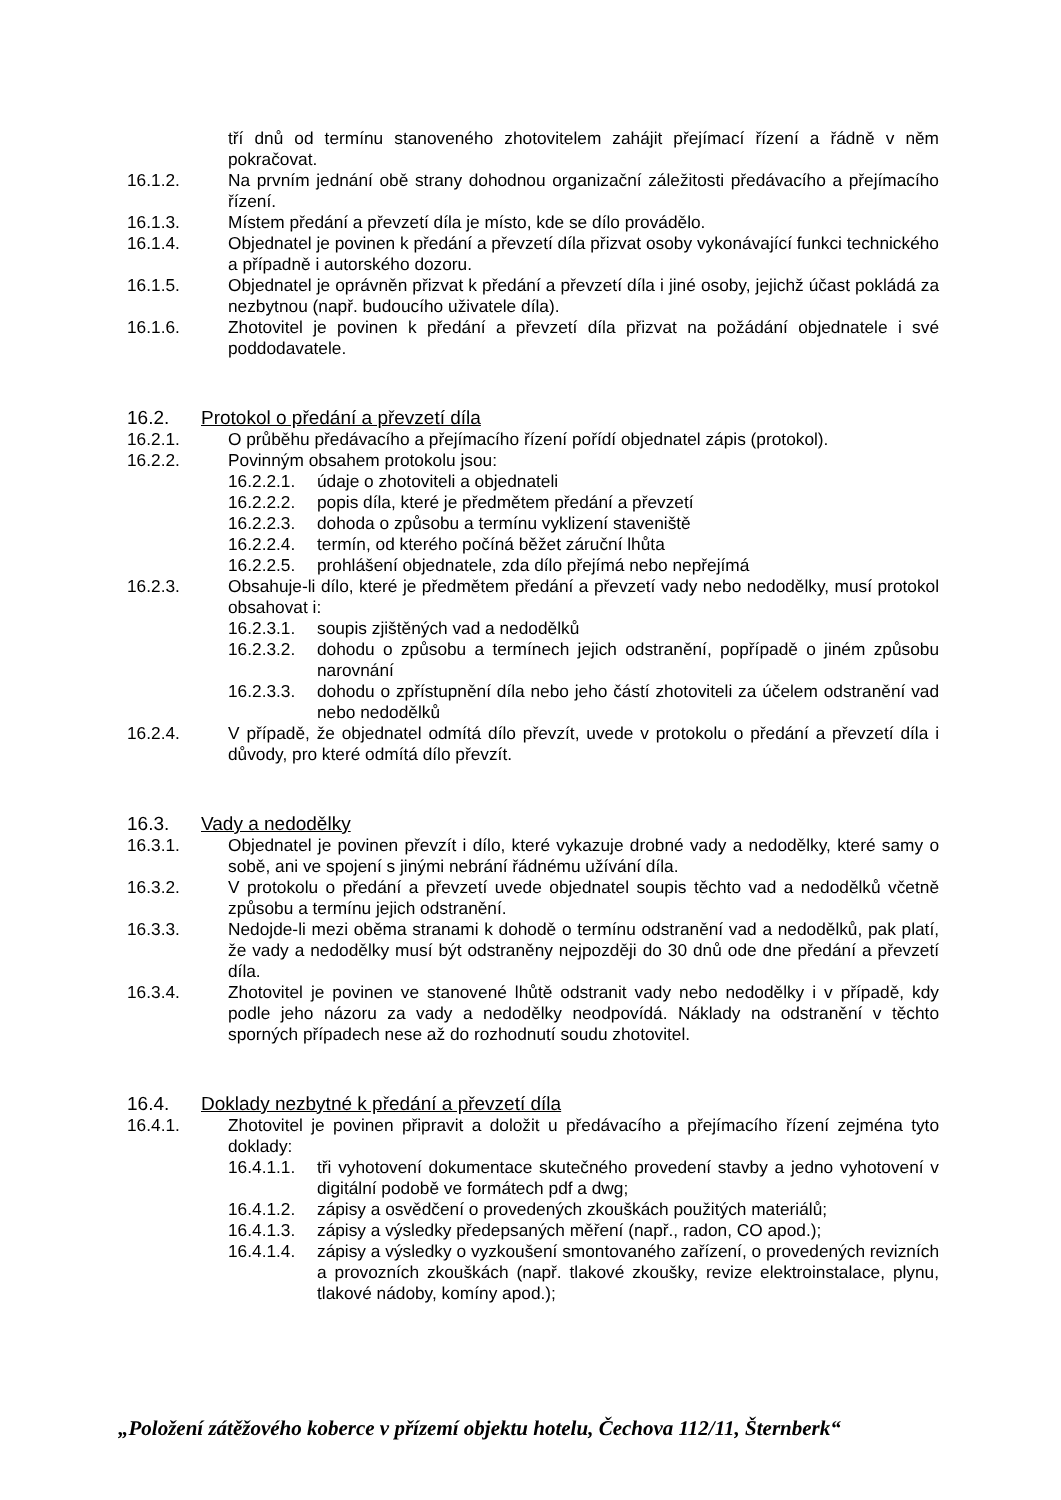tří dnů od termínu stanoveného zhotovitelem zahájit přejímací řízení a řádně v něm pokračovat.
16.1.2. Na prvním jednání obě strany dohodnou organizační záležitosti předávacího a přejímacího řízení.
16.1.3. Místem předání a převzetí díla je místo, kde se dílo provádělo.
16.1.4. Objednatel je povinen k předání a převzetí díla přizvat osoby vykonávající funkci technického a případně i autorského dozoru.
16.1.5. Objednatel je oprávněn přizvat k předání a převzetí díla i jiné osoby, jejichž účast pokládá za nezbytnou (např. budoucího uživatele díla).
16.1.6. Zhotovitel je povinen k předání a převzetí díla přizvat na požádání objednatele i své poddodavatele.
16.2. Protokol o předání a převzetí díla
16.2.1. O průběhu předávacího a přejímacího řízení pořídí objednatel zápis (protokol).
16.2.2. Povinným obsahem protokolu jsou:
16.2.2.1. údaje o zhotoviteli a objednateli
16.2.2.2. popis díla, které je předmětem předání a převzetí
16.2.2.3. dohoda o způsobu a termínu vyklizení staveniště
16.2.2.4. termín, od kterého počíná běžet záruční lhůta
16.2.2.5. prohlášení objednatele, zda dílo přejímá nebo nepřejímá
16.2.3. Obsahuje-li dílo, které je předmětem předání a převzetí vady nebo nedodělky, musí protokol obsahovat i:
16.2.3.1. soupis zjištěných vad a nedodělků
16.2.3.2. dohodu o způsobu a termínech jejich odstranění, popřípadě o jiném způsobu narovnání
16.2.3.3. dohodu o zpřístupnění díla nebo jeho částí zhotoviteli za účelem odstranění vad nebo nedodělků
16.2.4. V případě, že objednatel odmítá dílo převzít, uvede v protokolu o předání a převzetí díla i důvody, pro které odmítá dílo převzít.
16.3. Vady a nedodělky
16.3.1. Objednatel je povinen převzít i dílo, které vykazuje drobné vady a nedodělky, které samy o sobě, ani ve spojení s jinými nebrání řádnému užívání díla.
16.3.2. V protokolu o předání a převzetí uvede objednatel soupis těchto vad a nedodělků včetně způsobu a termínu jejich odstranění.
16.3.3. Nedojde-li mezi oběma stranami k dohodě o termínu odstranění vad a nedodělků, pak platí, že vady a nedodělky musí být odstraněny nejpozději do 30 dnů ode dne předání a převzetí díla.
16.3.4. Zhotovitel je povinen ve stanovené lhůtě odstranit vady nebo nedodělky i v případě, kdy podle jeho názoru za vady a nedodělky neodpovídá. Náklady na odstranění v těchto sporných případech nese až do rozhodnutí soudu zhotovitel.
16.4. Doklady nezbytné k předání a převzetí díla
16.4.1. Zhotovitel je povinen připravit a doložit u předávacího a přejímacího řízení zejména tyto doklady:
16.4.1.1. tři vyhotovení dokumentace skutečného provedení stavby a jedno vyhotovení v digitální podobě ve formátech pdf a dwg;
16.4.1.2. zápisy a osvědčení o provedených zkouškách použitých materiálů;
16.4.1.3. zápisy a výsledky předepsaných měření (např., radon, CO apod.);
16.4.1.4. zápisy a výsledky o vyzkoušení smontovaného zařízení, o provedených revizních a provozních zkouškách (např. tlakové zkoušky, revize elektroinstalace, plynu, tlakové nádoby, komíny apod.);
„Položení zátěžového koberce v přízemí objektu hotelu, Čechova 112/11, Šternberk“